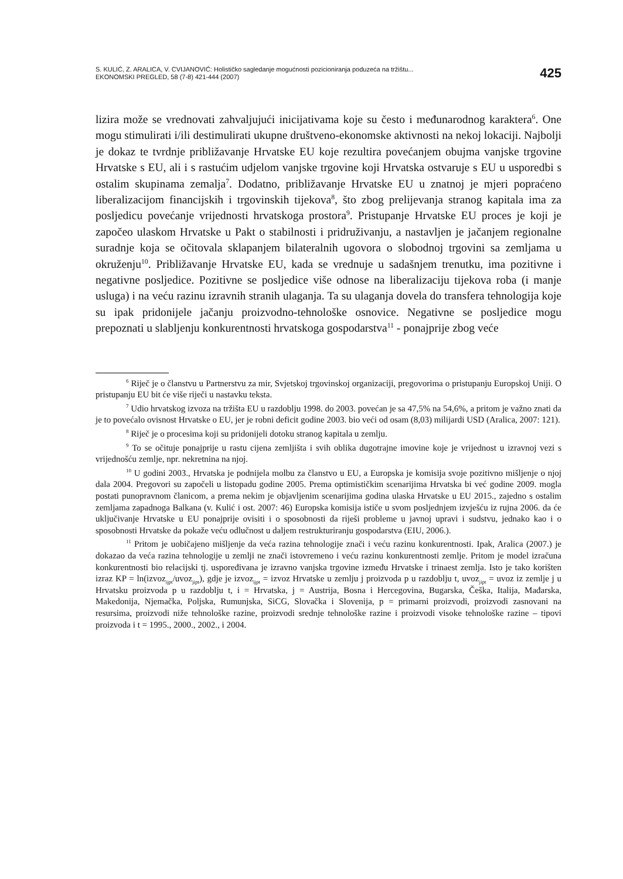S. KULIĆ, Z. ARALICA, V. CVIJANOVIĆ: Holističko sagledanje mogućnosti pozicioniranja poduzeća na tržištu...
EKONOMSKI PREGLED, 58 (7-8) 421-444 (2007)
425
lizira može se vrednovati zahvaljujući inicijativama koje su često i međunarodnog karaktera<sup>6</sup>. One mogu stimulirati i/ili destimulirati ukupne društveno-ekonomske aktivnosti na nekoj lokaciji. Najbolji je dokaz te tvrdnje približavanje Hrvatske EU koje rezultira povećanjem obujma vanjske trgovine Hrvatske s EU, ali i s rastućim udjelom vanjske trgovine koji Hrvatska ostvaruje s EU u usporedbi s ostalim skupinama zemalja<sup>7</sup>. Dodatno, približavanje Hrvatske EU u znatnoj je mjeri popraćeno liberalizacijom financijskih i trgovinskih tijekova<sup>8</sup>, što zbog prelijevanja stranog kapitala ima za posljedicu povećanje vrijednosti hrvatskoga prostora<sup>9</sup>. Pristupanje Hrvatske EU proces je koji je započeo ulaskom Hrvatske u Pakt o stabilnosti i pridruživanju, a nastavljen je jačanjem regionalne suradnje koja se očitovala sklapanjem bilateralnih ugovora o slobodnoj trgovini sa zemljama u okruženju<sup>10</sup>. Približavanje Hrvatske EU, kada se vrednuje u sadašnjem trenutku, ima pozitivne i negativne posljedice. Pozitivne se posljedice više odnose na liberalizaciju tijekova roba (i manje usluga) i na veću razinu izravnih stranih ulaganja. Ta su ulaganja dovela do transfera tehnologija koje su ipak pridonijele jačanju proizvodno-tehnološke osnovice. Negativne se posljedice mogu prepoznati u slabljenju konkurentnosti hrvatskoga gospodarstva<sup>11</sup> - ponajprije zbog veće
<sup>6</sup> Riječ je o članstvu u Partnerstvu za mir, Svjetskoj trgovinskoj organizaciji, pregovorima o pristupanju Europskoj Uniji. O pristupanju EU bit će više riječi u nastavku teksta.
<sup>7</sup> Udio hrvatskog izvoza na tržišta EU u razdoblju 1998. do 2003. povećan je sa 47,5% na 54,6%, a pritom je važno znati da je to povećalo ovisnost Hrvatske o EU, jer je robni deficit godine 2003. bio veći od osam (8,03) milijardi USD (Aralica, 2007: 121).
<sup>8</sup> Riječ je o procesima koji su pridonijeli dotoku stranog kapitala u zemlju.
<sup>9</sup> To se očituje ponajprije u rastu cijena zemljišta i svih oblika dugotrajne imovine koje je vrijednost u izravnoj vezi s vrijednošću zemlje, npr. nekretnina na njoj.
<sup>10</sup> U godini 2003., Hrvatska je podnijela molbu za članstvo u EU, a Europska je komisija svoje pozitivno mišljenje o njoj dala 2004. Pregovori su započeli u listopadu godine 2005. Prema optimističkim scenarijima Hrvatska bi već godine 2009. mogla postati punopravnom članicom, a prema nekim je objavljenim scenarijima godina ulaska Hrvatske u EU 2015., zajedno s ostalim zemljama zapadnoga Balkana (v. Kulić i ost. 2007: 46) Europska komisija ističe u svom posljednjem izvješću iz rujna 2006. da će uključivanje Hrvatske u EU ponajprije ovisiti i o sposobnosti da riješi probleme u javnoj upravi i sudstvu, jednako kao i o sposobnosti Hrvatske da pokaže veću odlučnost u daljem restrukturiranju gospodarstva (EIU, 2006.).
<sup>11</sup> Pritom je uobičajeno mišljenje da veća razina tehnologije znači i veću razinu konkurentnosti. Ipak, Aralica (2007.) je dokazao da veća razina tehnologije u zemlji ne znači istovremeno i veću razinu konkurentnosti zemlje. Pritom je model izračuna konkurentnosti bio relacijski tj. uspoređivana je izravno vanjska trgovine između Hrvatske i trinaest zemlja. Isto je tako korišten izraz KP = ln(izvoz<sub>ijpt</sub>/uvoz<sub>jipt</sub>), gdje je izvoz<sub>ijpt</sub> = izvoz Hrvatske u zemlju j proizvoda p u razdoblju t, uvoz<sub>jipt</sub> = uvoz iz zemlje j u Hrvatsku proizvoda p u razdoblju t, i = Hrvatska, j = Austrija, Bosna i Hercegovina, Bugarska, Češka, Italija, Mađarska, Makedonija, Njemačka, Poljska, Rumunjska, SiCG, Slovačka i Slovenija, p = primarni proizvodi, proizvodi zasnovani na resursima, proizvodi niže tehnološke razine, proizvodi srednje tehnološke razine i proizvodi visoke tehnološke razine – tipovi proizvoda i t = 1995., 2000., 2002., i 2004.